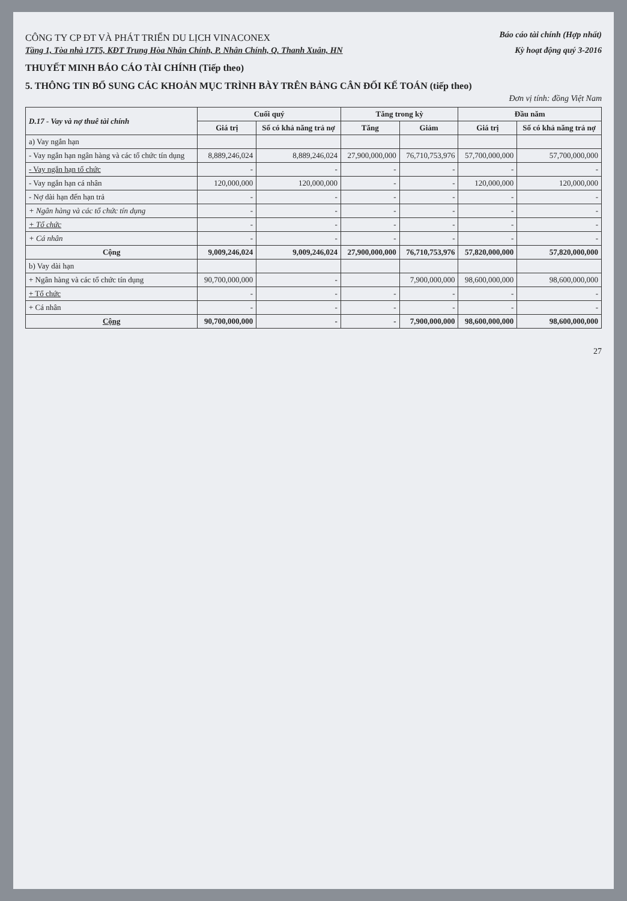CÔNG TY CP ĐT VÀ PHÁT TRIỂN DU LỊCH VINACONEX
Báo cáo tài chính (Hợp nhất)
Tầng 1, Tòa nhà 17T5, KĐT Trung Hòa Nhân Chính, P. Nhân Chính, Q. Thanh Xuân, HN
Kỳ hoạt động quý 3-2016
THUYẾT MINH BÁO CÁO TÀI CHÍNH (Tiếp theo)
5. THÔNG TIN BỔ SUNG CÁC KHOẢN MỤC TRÌNH BÀY TRÊN BẢNG CÂN ĐỐI KẾ TOÁN (tiếp theo)
Đơn vị tính: đồng Việt Nam
| D.17 - Vay và nợ thuê tài chính | Cuối quý | | Tăng trong kỳ | | Đầu năm | |
| --- | --- | --- | --- | --- | --- | --- |
| | Giá trị | Số có khả năng trả nợ | Tăng | Giảm | Giá trị | Số có khả năng trả nợ |
| a) Vay ngắn hạn | | | | | | |
| - Vay ngắn hạn ngân hàng và các tổ chức tín dụng | 8,889,246,024 | 8,889,246,024 | 27,900,000,000 | 76,710,753,976 | 57,700,000,000 | 57,700,000,000 |
| - Vay ngắn hạn tổ chức | - | - | - | - | - | - |
| - Vay ngắn hạn cá nhân | 120,000,000 | 120,000,000 | - | - | 120,000,000 | 120,000,000 |
| - Nợ dài hạn đến hạn trả | - | - | - | - | - | - |
| + Ngân hàng và các tổ chức tín dụng | - | - | - | - | - | - |
| + Tổ chức | - | - | - | - | - | - |
| + Cá nhân | - | - | - | - | - | - |
| Cộng | 9,009,246,024 | 9,009,246,024 | 27,900,000,000 | 76,710,753,976 | 57,820,000,000 | 57,820,000,000 |
| b) Vay dài hạn | | | | | | |
| + Ngân hàng và các tổ chức tín dụng | 90,700,000,000 | - | | 7,900,000,000 | 98,600,000,000 | 98,600,000,000 |
| + Tổ chức | - | - | - | - | - | - |
| + Cá nhân | - | - | - | - | - | - |
| Cộng | 90,700,000,000 | - | - | 7,900,000,000 | 98,600,000,000 | 98,600,000,000 |
27